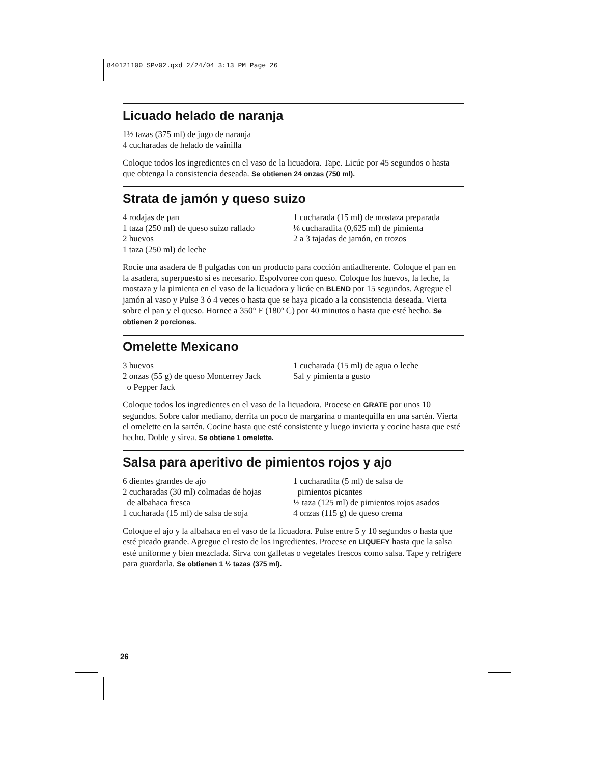840121100 SPv02.qxd 2/24/04 3:13 PM Page 26
Licuado helado de naranja
1½ tazas (375 ml) de jugo de naranja
4 cucharadas de helado de vainilla
Coloque todos los ingredientes en el vaso de la licuadora. Tape. Licúe por 45 segundos o hasta que obtenga la consistencia deseada. Se obtienen 24 onzas (750 ml).
Strata de jamón y queso suizo
4 rodajas de pan
1 taza (250 ml) de queso suizo rallado
2 huevos
1 taza (250 ml) de leche
1 cucharada (15 ml) de mostaza preparada
⅛ cucharadita (0,625 ml) de pimienta
2 a 3 tajadas de jamón, en trozos
Rocíe una asadera de 8 pulgadas con un producto para cocción antiadherente. Coloque el pan en la asadera, superpuesto si es necesario. Espolvoree con queso. Coloque los huevos, la leche, la mostaza y la pimienta en el vaso de la licuadora y licúe en BLEND por 15 segundos. Agregue el jamón al vaso y Pulse 3 ó 4 veces o hasta que se haya picado a la consistencia deseada. Vierta sobre el pan y el queso. Hornee a 350° F (180º C) por 40 minutos o hasta que esté hecho. Se obtienen 2 porciones.
Omelette Mexicano
3 huevos
2 onzas (55 g) de queso Monterrey Jack
o Pepper Jack
1 cucharada (15 ml) de agua o leche
Sal y pimienta a gusto
Coloque todos los ingredientes en el vaso de la licuadora. Procese en GRATE por unos 10 segundos. Sobre calor mediano, derrita un poco de margarina o mantequilla en una sartén. Vierta el omelette en la sartén. Cocine hasta que esté consistente y luego invierta y cocine hasta que esté hecho. Doble y sirva. Se obtiene 1 omelette.
Salsa para aperitivo de pimientos rojos y ajo
6 dientes grandes de ajo
2 cucharadas (30 ml) colmadas de hojas
de albahaca fresca
1 cucharada (15 ml) de salsa de soja
1 cucharadita (5 ml) de salsa de
pimientos picantes
½ taza (125 ml) de pimientos rojos asados
4 onzas (115 g) de queso crema
Coloque el ajo y la albahaca en el vaso de la licuadora. Pulse entre 5 y 10 segundos o hasta que esté picado grande. Agregue el resto de los ingredientes. Procese en LIQUEFY hasta que la salsa esté uniforme y bien mezclada. Sirva con galletas o vegetales frescos como salsa. Tape y refrigere para guardarla. Se obtienen 1 ½ tazas (375 ml).
26